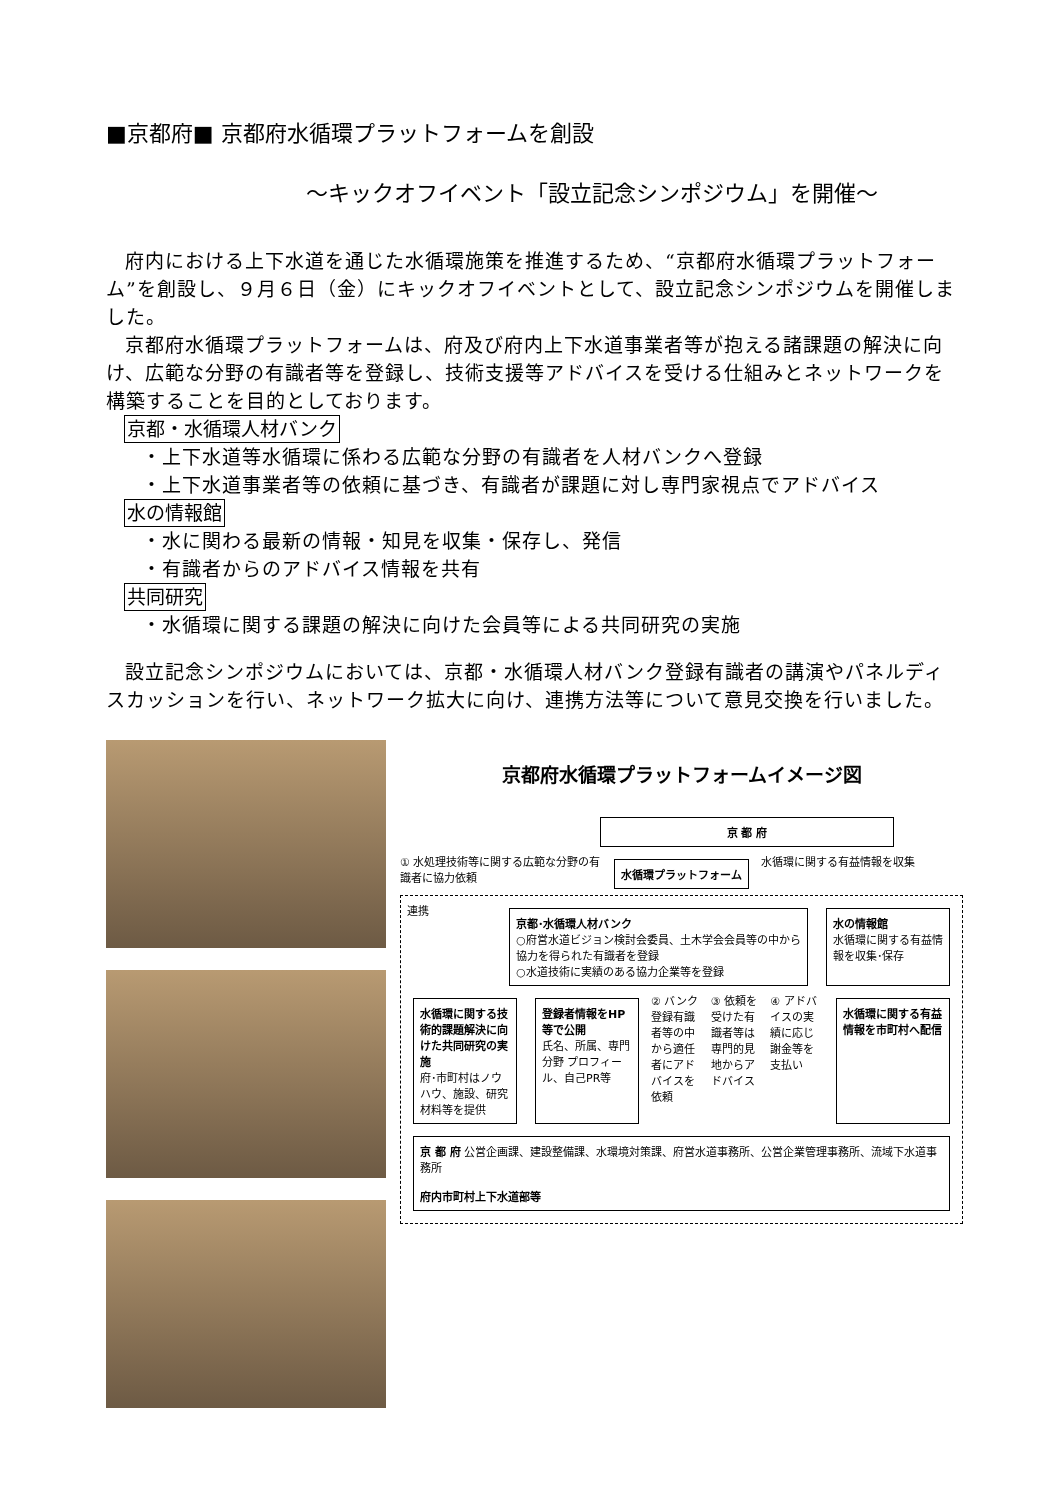■京都府■ 京都府水循環プラットフォームを創設
～キックオフイベント「設立記念シンポジウム」を開催～
府内における上下水道を通じた水循環施策を推進するため、“京都府水循環プラットフォーム”を創設し、９月６日（金）にキックオフイベントとして、設立記念シンポジウムを開催しました。
京都府水循環プラットフォームは、府及び府内上下水道事業者等が抱える諸課題の解決に向け、広範な分野の有識者等を登録し、技術支援等アドバイスを受ける仕組みとネットワークを構築することを目的としております。
京都・水循環人材バンク
・上下水道等水循環に係わる広範な分野の有識者を人材バンクへ登録
・上下水道事業者等の依頼に基づき、有識者が課題に対し専門家視点でアドバイス
水の情報館
・水に関わる最新の情報・知見を収集・保存し、発信
・有識者からのアドバイス情報を共有
共同研究
・水循環に関する課題の解決に向けた会員等による共同研究の実施
設立記念シンポジウムにおいては、京都・水循環人材バンク登録有識者の講演やパネルディスカッションを行い、ネットワーク拡大に向け、連携方法等について意見交換を行いました。
京都府水循環プラットフォームイメージ図
京 都 府
① 水処理技術等に関する広範な分野の有識者に協力依頼
水循環プラットフォーム
水循環に関する有益情報を収集
連携
京都･水循環人材バンク
○府営水道ビジョン検討会委員、土木学会会員等の中から協力を得られた有識者を登録
○水道技術に実績のある協力企業等を登録
水の情報館
水循環に関する有益情報を収集･保存
水循環に関する技術的課題解決に向けた共同研究の実施
府･市町村はノウハウ、施設、研究材料等を提供
登録者情報をHP等で公開
氏名、所属、専門分野 プロフィール、自己PR等
② バンク登録有識者等の中から適任者にアドバイスを依頼
③ 依頼を受けた有識者等は専門的見地からアドバイス
④ アドバイスの実績に応じ謝金等を支払い
水循環に関する有益情報を市町村へ配信
京 都 府 公営企画課、建設整備課、水環境対策課、府営水道事務所、公営企業管理事務所、流域下水道事務所
府内市町村上下水道部等